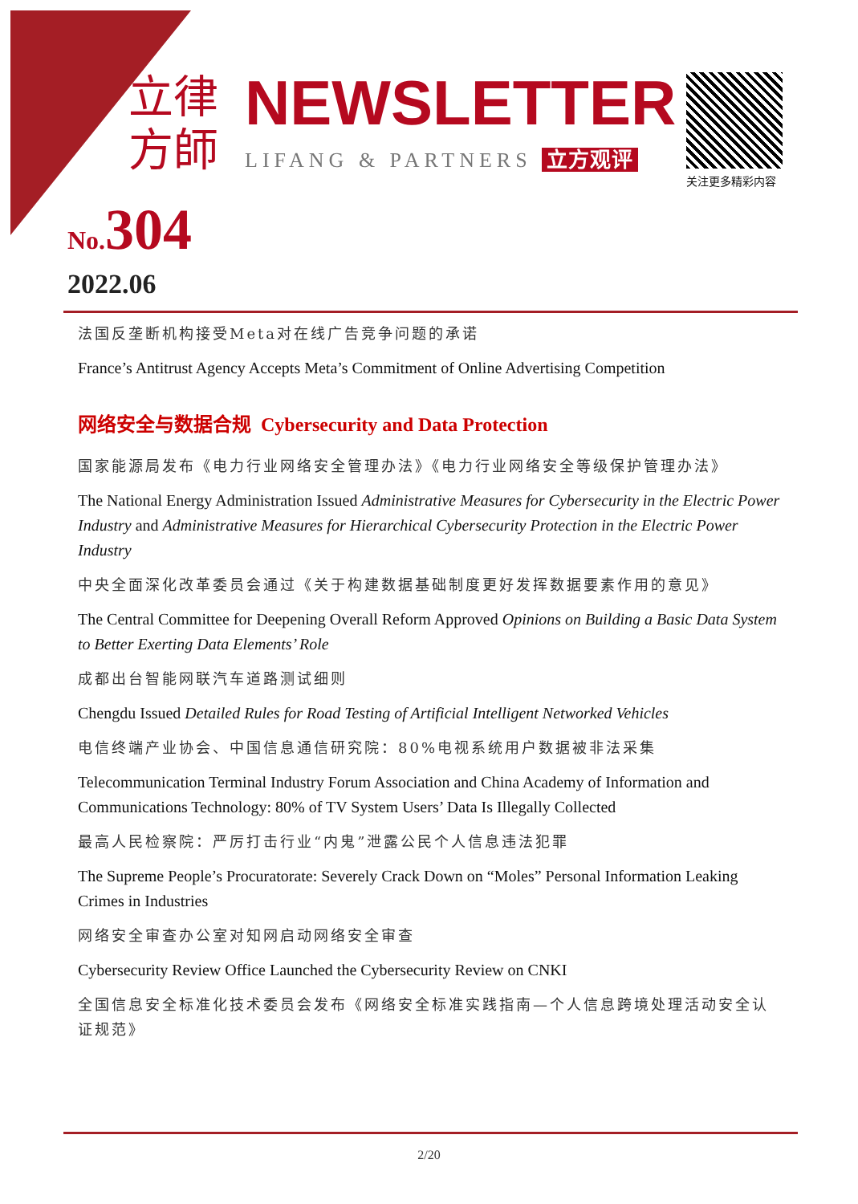立律
方師
NEWSLETTER
LIFANG & PARTNERS 立方观评
关注更多精彩内容
No.304
2022.06
法国反垄断机构接受Meta对在线广告竞争问题的承诺
France’s Antitrust Agency Accepts Meta’s Commitment of Online Advertising Competition
网络安全与数据合规 Cybersecurity and Data Protection
国家能源局发布《电力行业网络安全管理办法》《电力行业网络安全等级保护管理办法》
The National Energy Administration Issued Administrative Measures for Cybersecurity in the Electric Power Industry and Administrative Measures for Hierarchical Cybersecurity Protection in the Electric Power Industry
中央全面深化改革委员会通过《关于构建数据基础制度更好发挥数据要素作用的意见》
The Central Committee for Deepening Overall Reform Approved Opinions on Building a Basic Data System to Better Exerting Data Elements’ Role
成都出台智能网联汽车道路测试细则
Chengdu Issued Detailed Rules for Road Testing of Artificial Intelligent Networked Vehicles
电信终端产业协会、中国信息通信研究院：80%电视系统用户数据被非法采集
Telecommunication Terminal Industry Forum Association and China Academy of Information and Communications Technology: 80% of TV System Users’ Data Is Illegally Collected
最高人民检察院：严厉打击行业“内鬼”泄露公民个人信息违法犯罪
The Supreme People’s Procuratorate: Severely Crack Down on “Moles” Personal Information Leaking Crimes in Industries
网络安全审查办公室对知网启动网络安全审查
Cybersecurity Review Office Launched the Cybersecurity Review on CNKI
全国信息安全标准化技术委员会发布《网络安全标准实践指南—个人信息跨境处理活动安全认证规范》
2/20